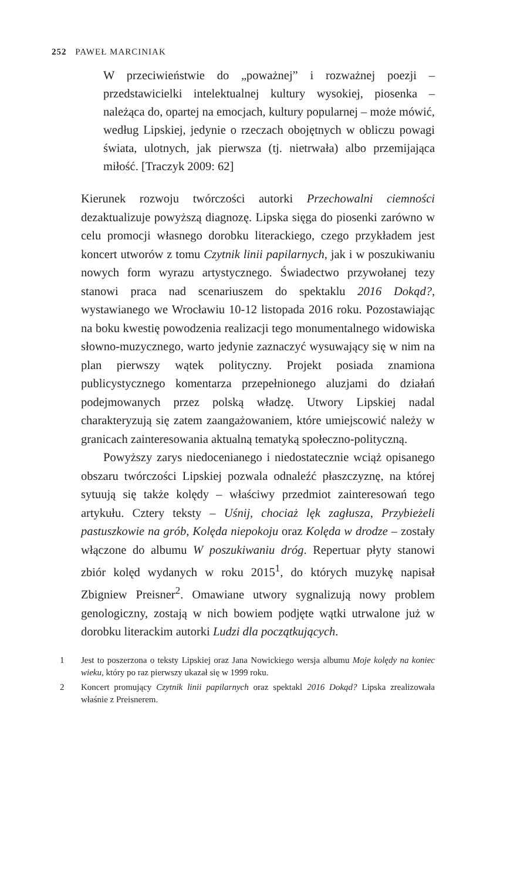252 PAWEŁ MARCINIAK
W przeciwieństwie do „poważnej” i rozważnej poezji – przedstawicielki intelektualnej kultury wysokiej, piosenka – należąca do, opartej na emocjach, kultury popularnej – może mówić, według Lipskiej, jedynie o rzeczach obojętnych w obliczu powagi świata, ulotnych, jak pierwsza (tj. nietrwała) albo przemijająca miłość. [Traczyk 2009: 62]
Kierunek rozwoju twórczości autorki Przechowalni ciemności dezaktualizuje powyższą diagnozę. Lipska sięga do piosenki zarówno w celu promocji własnego dorobku literackiego, czego przykładem jest koncert utworów z tomu Czytnik linii papilarnych, jak i w poszukiwaniu nowych form wyrazu artystycznego. Świadectwo przywołanej tezy stanowi praca nad scenariuszem do spektaklu 2016 Dokąd?, wystawianego we Wrocławiu 10-12 listopada 2016 roku. Pozostawiając na boku kwestię powodzenia realizacji tego monumentalnego widowiska słowno-muzycznego, warto jedynie zaznaczyć wysuwający się w nim na plan pierwszy wątek polityczny. Projekt posiada znamiona publicystycznego komentarza przepełnionego aluzjami do działań podejmowanych przez polską władzę. Utwory Lipskiej nadal charakteryzują się zatem zaangażowaniem, które umiejscowić należy w granicach zainteresowania aktualną tematyką społeczno-polityczną.
Powyższy zarys niedocenianego i niedostatecznie wciąż opisanego obszaru twórczości Lipskiej pozwala odnaleźć płaszczyznę, na której sytuują się także kolędy – właściwy przedmiot zainteresowań tego artykułu. Cztery teksty – Uśnij, chociaż lęk zagłusza, Przybieżeli pastuszkowie na grób, Kolęda niepokoju oraz Kolęda w drodze – zostały włączone do albumu W poszukiwaniu dróg. Repertuar płyty stanowi zbiór kolęd wydanych w roku 2015<sup>1</sup>, do których muzykę napisał Zbigniew Preisner<sup>2</sup>. Omawiane utwory sygnalizują nowy problem genologiczny, zostają w nich bowiem podjęte wątki utrwalone już w dorobku literackim autorki Ludzi dla początkujących.
1 Jest to poszerzona o teksty Lipskiej oraz Jana Nowickiego wersja albumu Moje kolędy na koniec wieku, który po raz pierwszy ukazał się w 1999 roku.
2 Koncert promujący Czytnik linii papilarnych oraz spektakl 2016 Dokąd? Lipska zrealizowała właśnie z Preisnerem.